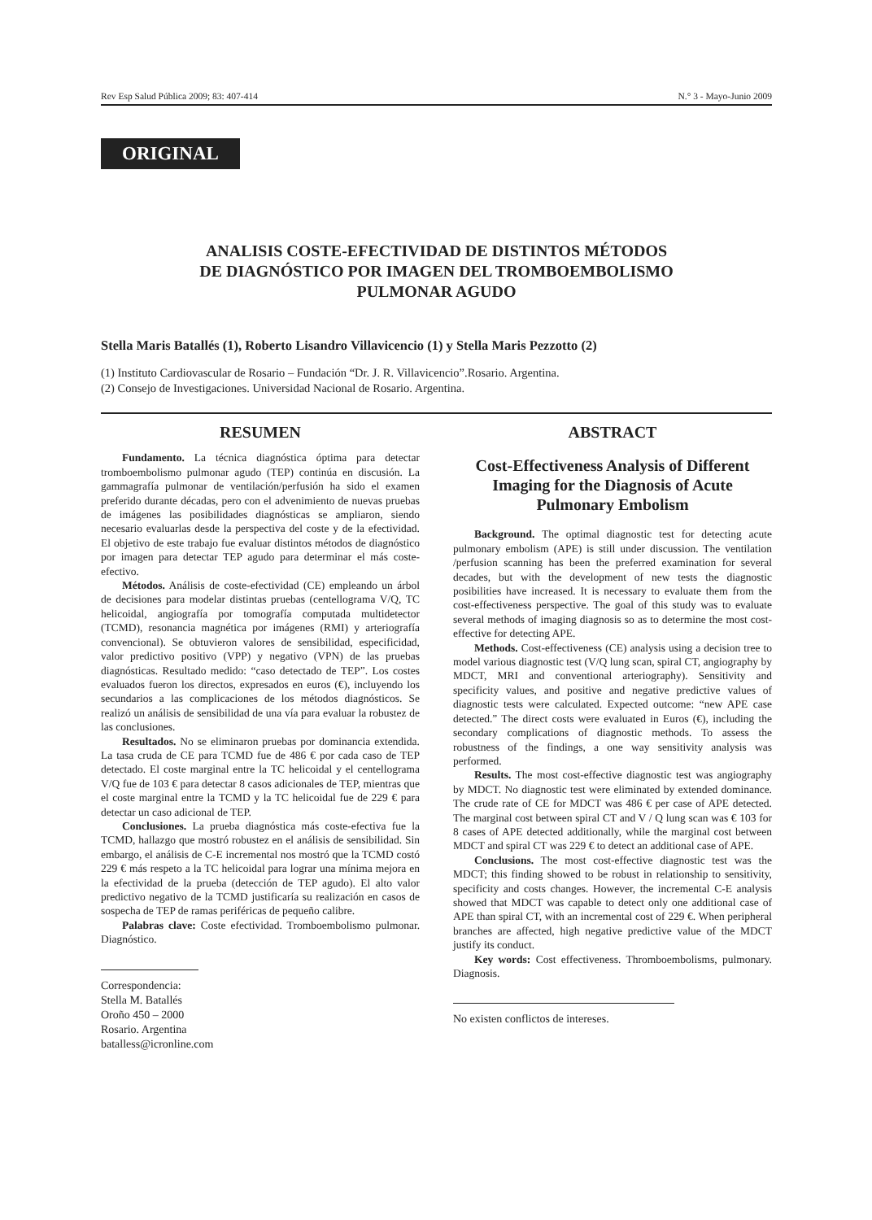Rev Esp Salud Pública 2009; 83: 407-414 N.° 3 - Mayo-Junio 2009
ORIGINAL
ANALISIS COSTE-EFECTIVIDAD DE DISTINTOS MÉTODOS
DE DIAGNÓSTICO POR IMAGEN DEL TROMBOEMBOLISMO
PULMONAR AGUDO
Stella Maris Batallés (1), Roberto Lisandro Villavicencio (1) y Stella Maris Pezzotto (2)
(1) Instituto Cardiovascular de Rosario – Fundación “Dr. J. R. Villavicencio”.Rosario. Argentina.
(2) Consejo de Investigaciones. Universidad Nacional de Rosario. Argentina.
RESUMEN
Fundamento. La técnica diagnóstica óptima para detectar tromboembolismo pulmonar agudo (TEP) continúa en discusión. La gammagrafía pulmonar de ventilación/perfusión ha sido el examen preferido durante décadas, pero con el advenimiento de nuevas pruebas de imágenes las posibilidades diagnósticas se ampliaron, siendo necesario evaluarlas desde la perspectiva del coste y de la efectividad. El objetivo de este trabajo fue evaluar distintos métodos de diagnóstico por imagen para detectar TEP agudo para determinar el más coste-efectivo.
Métodos. Análisis de coste-efectividad (CE) empleando un árbol de decisiones para modelar distintas pruebas (centellograma V/Q, TC helicoidal, angiografía por tomografía computada multidetector (TCMD), resonancia magnética por imágenes (RMI) y arteriografía convencional). Se obtuvieron valores de sensibilidad, especificidad, valor predictivo positivo (VPP) y negativo (VPN) de las pruebas diagnósticas. Resultado medido: “caso detectado de TEP”. Los costes evaluados fueron los directos, expresados en euros (€), incluyendo los secundarios a las complicaciones de los métodos diagnósticos. Se realizó un análisis de sensibilidad de una vía para evaluar la robustez de las conclusiones.
Resultados. No se eliminaron pruebas por dominancia extendida. La tasa cruda de CE para TCMD fue de 486 € por cada caso de TEP detectado. El coste marginal entre la TC helicoidal y el centellograma V/Q fue de 103 € para detectar 8 casos adicionales de TEP, mientras que el coste marginal entre la TCMD y la TC helicoidal fue de 229 € para detectar un caso adicional de TEP.
Conclusiones. La prueba diagnóstica más coste-efectiva fue la TCMD, hallazgo que mostró robustez en el análisis de sensibilidad. Sin embargo, el análisis de C-E incremental nos mostró que la TCMD costó 229 € más respeto a la TC helicoidal para lograr una mínima mejora en la efectividad de la prueba (detección de TEP agudo). El alto valor predictivo negativo de la TCMD justificaría su realización en casos de sospecha de TEP de ramas periféricas de pequeño calibre.
Palabras clave: Coste efectividad. Tromboembolismo pulmonar. Diagnóstico.
Correspondencia:
Stella M. Batallés
Oroño 450 – 2000
Rosario. Argentina
batalless@icronline.com
ABSTRACT
Cost-Effectiveness Analysis of Different Imaging for the Diagnosis of Acute Pulmonary Embolism
Background. The optimal diagnostic test for detecting acute pulmonary embolism (APE) is still under discussion. The ventilation /perfusion scanning has been the preferred examination for several decades, but with the development of new tests the diagnostic posibilities have increased. It is necessary to evaluate them from the cost-effectiveness perspective. The goal of this study was to evaluate several methods of imaging diagnosis so as to determine the most cost-effective for detecting APE.
Methods. Cost-effectiveness (CE) analysis using a decision tree to model various diagnostic test (V/Q lung scan, spiral CT, angiography by MDCT, MRI and conventional arteriography). Sensitivity and specificity values, and positive and negative predictive values of diagnostic tests were calculated. Expected outcome: “new APE case detected.” The direct costs were evaluated in Euros (€), including the secondary complications of diagnostic methods. To assess the robustness of the findings, a one way sensitivity analysis was performed.
Results. The most cost-effective diagnostic test was angiography by MDCT. No diagnostic test were eliminated by extended dominance. The crude rate of CE for MDCT was 486 € per case of APE detected. The marginal cost between spiral CT and V / Q lung scan was € 103 for 8 cases of APE detected additionally, while the marginal cost between MDCT and spiral CT was 229 € to detect an additional case of APE.
Conclusions. The most cost-effective diagnostic test was the MDCT; this finding showed to be robust in relationship to sensitivity, specificity and costs changes. However, the incremental C-E analysis showed that MDCT was capable to detect only one additional case of APE than spiral CT, with an incremental cost of 229 €. When peripheral branches are affected, high negative predictive value of the MDCT justify its conduct.
Key words: Cost effectiveness. Thromboembolisms, pulmonary. Diagnosis.
No existen conflictos de intereses.